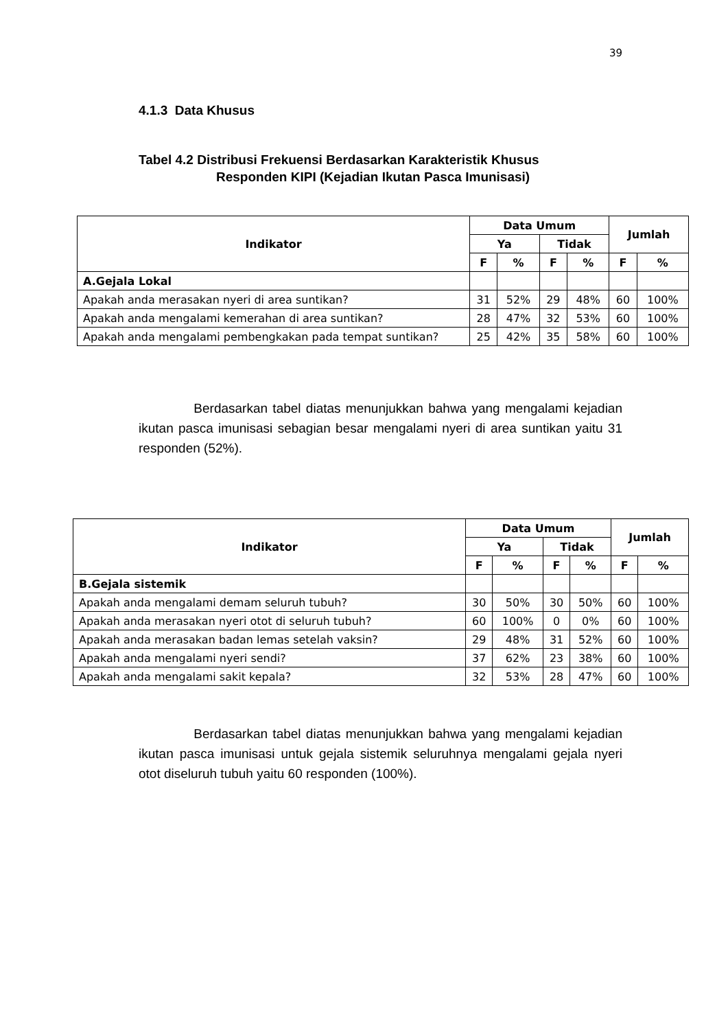39
4.1.3 Data Khusus
Tabel 4.2 Distribusi Frekuensi Berdasarkan Karakteristik Khusus
Responden KIPI (Kejadian Ikutan Pasca Imunisasi)
| Indikator | Data Umum | | | | Jumlah | |
| --- | --- | --- | --- | --- | --- | --- |
| | Ya | | Tidak | | | |
| | F | % | F | % | F | % |
| A.Gejala Lokal | | | | | | |
| Apakah anda merasakan nyeri di area suntikan? | 31 | 52% | 29 | 48% | 60 | 100% |
| Apakah anda mengalami kemerahan di area suntikan? | 28 | 47% | 32 | 53% | 60 | 100% |
| Apakah anda mengalami pembengkakan pada tempat suntikan? | 25 | 42% | 35 | 58% | 60 | 100% |
Berdasarkan tabel diatas menunjukkan bahwa yang mengalami kejadian ikutan pasca imunisasi sebagian besar mengalami nyeri di area suntikan yaitu 31 responden (52%).
| Indikator | Data Umum | | | | Jumlah | |
| --- | --- | --- | --- | --- | --- | --- |
| | Ya | | Tidak | | | |
| | F | % | F | % | F | % |
| B.Gejala sistemik | | | | | | |
| Apakah anda mengalami demam seluruh tubuh? | 30 | 50% | 30 | 50% | 60 | 100% |
| Apakah anda merasakan nyeri otot di seluruh tubuh? | 60 | 100% | 0 | 0% | 60 | 100% |
| Apakah anda merasakan badan lemas setelah vaksin? | 29 | 48% | 31 | 52% | 60 | 100% |
| Apakah anda mengalami nyeri sendi? | 37 | 62% | 23 | 38% | 60 | 100% |
| Apakah anda mengalami sakit kepala? | 32 | 53% | 28 | 47% | 60 | 100% |
Berdasarkan tabel diatas menunjukkan bahwa yang mengalami kejadian ikutan pasca imunisasi untuk gejala sistemik seluruhnya mengalami gejala nyeri otot diseluruh tubuh yaitu 60 responden (100%).